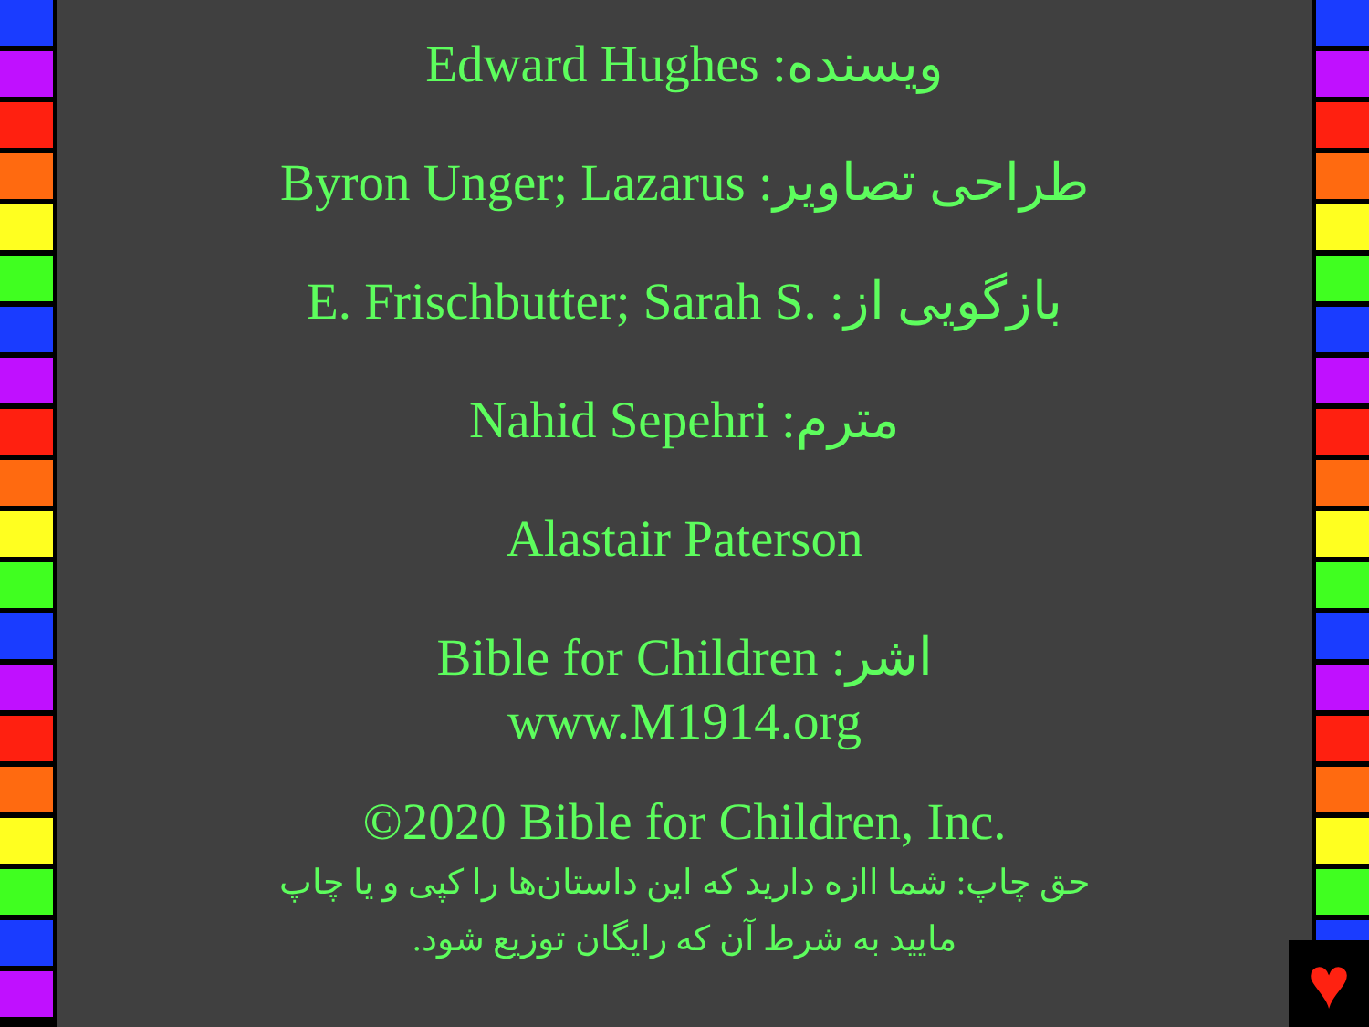Edward Hughes :ویسنده
Byron Unger; Lazarus :طراحی تصاویر
E. Frischbutter; Sarah S. :بازگویی از
Nahid Sepehri :مترم
Alastair Paterson
Bible for Children :اشر
www.M1914.org
©2020 Bible for Children, Inc.
حق چاپ: شما اازه دارید که این داستان‌ها را کپی و یا چاپ
مایید به شرط آن که رایگان توزیع شود.
♥